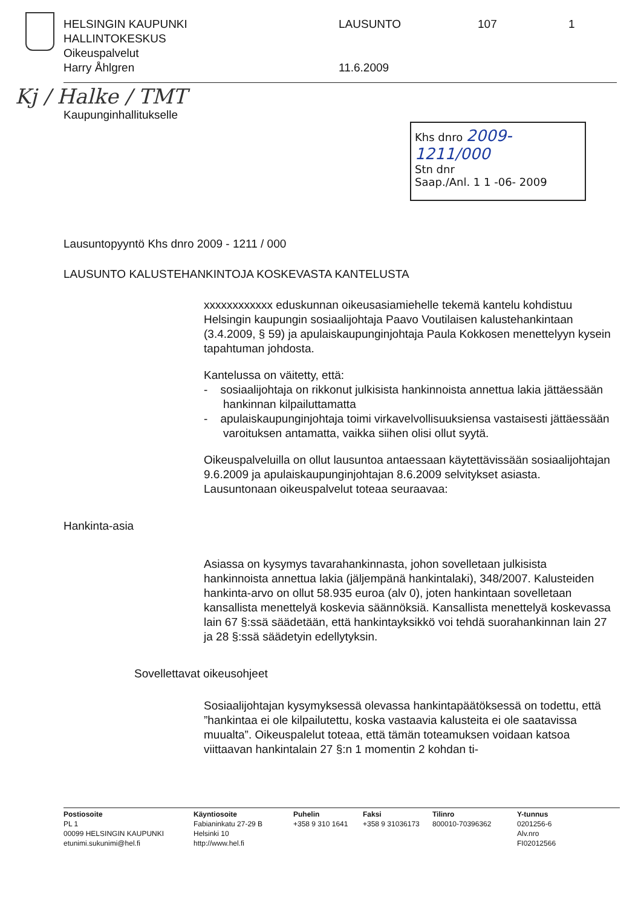HELSINGIN KAUPUNKI
HALLINTOKESKUS
Oikeuspalvelut
Harry Åhlgren
LAUSUNTO
11.6.2009
107 1
Kj / Halke / TMT
Kaupunginhallitukselle
Khs dnro 2009-1211/000
Stn dnr
Saap./Anl. 1 1 -06- 2009
Lausuntopyyntö Khs dnro 2009 - 1211 / 000
LAUSUNTO KALUSTEHANKINTOJA KOSKEVASTA KANTELUSTA
xxxxxxxxxxxx eduskunnan oikeusasiamiehelle tekemä kantelu kohdistuu Helsingin kaupungin sosiaalijohtaja Paavo Voutilaisen kalustehankintaan (3.4.2009, § 59) ja apulaiskaupunginjohtaja Paula Kokkosen menettelyyn kysein tapahtuman johdosta.
Kantelussa on väitetty, että:
- sosiaalijohtaja on rikkonut julkisista hankinnoista annettua lakia jättäessään hankinnan kilpailuttamatta
- apulaiskaupunginjohtaja toimi virkavelvollisuuksiensa vastaisesti jättäessään varoituksen antamatta, vaikka siihen olisi ollut syytä.
Oikeuspalveluilla on ollut lausuntoa antaessaan käytettävissään sosiaalijohtajan 9.6.2009 ja apulaiskaupunginjohtajan 8.6.2009 selvitykset asiasta. Lausuntonaan oikeuspalvelut toteaa seuraavaa:
Hankinta-asia
Asiassa on kysymys tavarahankinnasta, johon sovelletaan julkisista hankinnoista annettua lakia (jäljempänä hankintalaki), 348/2007. Kalusteiden hankinta-arvo on ollut 58.935 euroa (alv 0), joten hankintaan sovelletaan kansallista menettelyä koskevia säännöksiä. Kansallista menettelyä koskevassa lain 67 §:ssä säädetään, että hankintayksikkö voi tehdä suorahankinnan lain 27 ja 28 §:ssä säädetyin edellytyksin.
Sovellettavat oikeusohjeet
Sosiaalijohtajan kysymyksessä olevassa hankintapäätöksessä on todettu, että ”hankintaa ei ole kilpailutettu, koska vastaavia kalusteita ei ole saatavissa muualta”. Oikeuspalelut toteaa, että tämän toteamuksen voidaan katsoa viittaavan hankintalain 27 §:n 1 momentin 2 kohdan ti-
Postiosoite
PL 1
00099 HELSINGIN KAUPUNKI
etunimi.sukunimi@hel.fi
Käyntiosoite
Fabianinkatu 27-29 B
Helsinki 10
http://www.hel.fi
Puhelin
+358 9 310 1641
Faksi
+358 9 31036173
Tilinro
800010-70396362
Y-tunnus
0201256-6
Alv.nro
FI02012566